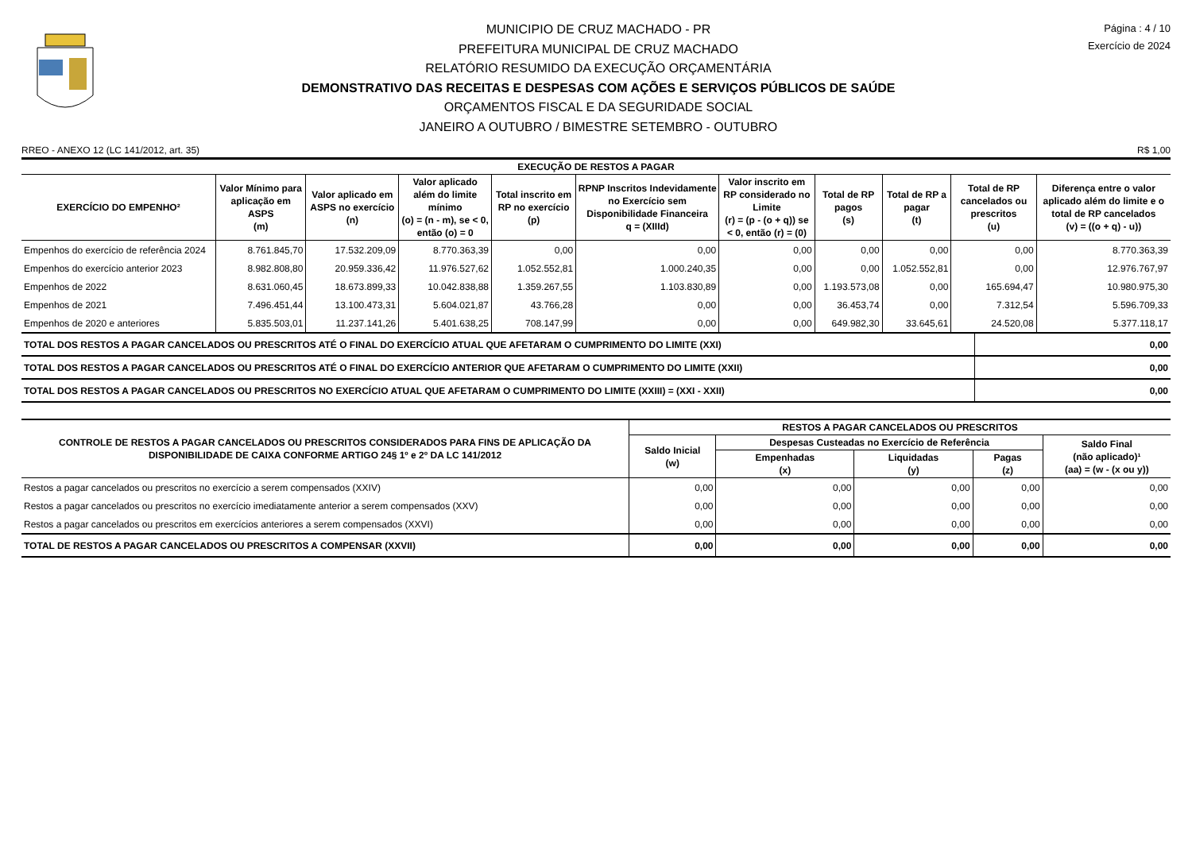MUNICIPIO DE CRUZ MACHADO - PR
PREFEITURA MUNICIPAL DE CRUZ MACHADO
RELATÓRIO RESUMIDO DA EXECUÇÃO ORÇAMENTÁRIA
DEMONSTRATIVO DAS RECEITAS E DESPESAS COM AÇÕES E SERVIÇOS PÚBLICOS DE SAÚDE
ORÇAMENTOS FISCAL E DA SEGURIDADE SOCIAL
JANEIRO A OUTUBRO / BIMESTRE SETEMBRO - OUTUBRO
Página : 4 / 10
Exercício de 2024
RREO - ANEXO 12 (LC 141/2012, art. 35) R$ 1,00
| EXECUÇÃO DE RESTOS A PAGAR | | | | | | | | | | |
| --- | --- | --- | --- | --- | --- | --- | --- | --- | --- | --- |
| EXERCÍCIO DO EMPENHO² | Valor Mínimo para aplicação em ASPS (m) | Valor aplicado em ASPS no exercício (n) | Valor aplicado além do limite mínimo (o) = (n - m), se < 0, então (o) = 0 | Total inscrito em RP no exercício (p) | RPNP Inscritos Indevidamente no Exercício sem Disponibilidade Financeira q = (XIIId) | Valor inscrito em RP considerado no Limite (r) = (p - (o + q)) se < 0, então (r) = (0) | Total de RP pagos (s) | Total de RP a pagar (t) | Total de RP cancelados ou prescritos (u) | Diferença entre o valor aplicado além do limite e o total de RP cancelados (v) = ((o + q) - u)) |
| Empenhos do exercício de referência 2024 | 8.761.845,70 | 17.532.209,09 | 8.770.363,39 | 0,00 | 0,00 | 0,00 | 0,00 | 0,00 | 0,00 | 8.770.363,39 |
| Empenhos do exercício anterior 2023 | 8.982.808,80 | 20.959.336,42 | 11.976.527,62 | 1.052.552,81 | 1.000.240,35 | 0,00 | 0,00 | 1.052.552,81 | 0,00 | 12.976.767,97 |
| Empenhos de 2022 | 8.631.060,45 | 18.673.899,33 | 10.042.838,88 | 1.359.267,55 | 1.103.830,89 | 0,00 | 1.193.573,08 | 0,00 | 165.694,47 | 10.980.975,30 |
| Empenhos de 2021 | 7.496.451,44 | 13.100.473,31 | 5.604.021,87 | 43.766,28 | 0,00 | 0,00 | 36.453,74 | 0,00 | 7.312,54 | 5.596.709,33 |
| Empenhos de 2020 e anteriores | 5.835.503,01 | 11.237.141,26 | 5.401.638,25 | 708.147,99 | 0,00 | 0,00 | 649.982,30 | 33.645,61 | 24.520,08 | 5.377.118,17 |
| TOTAL DOS RESTOS A PAGAR CANCELADOS OU PRESCRITOS ATÉ O FINAL DO EXERCÍCIO ATUAL QUE AFETARAM O CUMPRIMENTO DO LIMITE (XXI) | 0,00 |
| TOTAL DOS RESTOS A PAGAR CANCELADOS OU PRESCRITOS ATÉ O FINAL DO EXERCÍCIO ANTERIOR QUE AFETARAM O CUMPRIMENTO DO LIMITE (XXII) | 0,00 |
| TOTAL DOS RESTOS A PAGAR CANCELADOS OU PRESCRITOS NO EXERCÍCIO ATUAL QUE AFETARAM O CUMPRIMENTO DO LIMITE (XXIII) = (XXI - XXII) | 0,00 |
| CONTROLE DE RESTOS A PAGAR CANCELADOS OU PRESCRITOS CONSIDERADOS PARA FINS DE APLICAÇÃO DA DISPONIBILIDADE DE CAIXA CONFORME ARTIGO 24§ 1º e 2º DA LC 141/2012 | RESTOS A PAGAR CANCELADOS OU PRESCRITOS | | | | |
| --- | --- | --- | --- | --- | --- |
| | Saldo Inicial (w) | Despesas Custeadas no Exercício de Referência | | | Saldo Final (não aplicado)¹ (aa) = (w - (x ou y)) |
| | | Empenhadas (x) | Liquidadas (y) | Pagas (z) | |
| Restos a pagar cancelados ou prescritos no exercício a serem compensados (XXIV) | 0,00 | 0,00 | 0,00 | 0,00 | 0,00 |
| Restos a pagar cancelados ou prescritos no exercício imediatamente anterior a serem compensados (XXV) | 0,00 | 0,00 | 0,00 | 0,00 | 0,00 |
| Restos a pagar cancelados ou prescritos em exercícios anteriores a serem compensados (XXVI) | 0,00 | 0,00 | 0,00 | 0,00 | 0,00 |
| TOTAL DE RESTOS A PAGAR CANCELADOS OU PRESCRITOS A COMPENSAR (XXVII) | 0,00 | 0,00 | 0,00 | 0,00 | 0,00 |